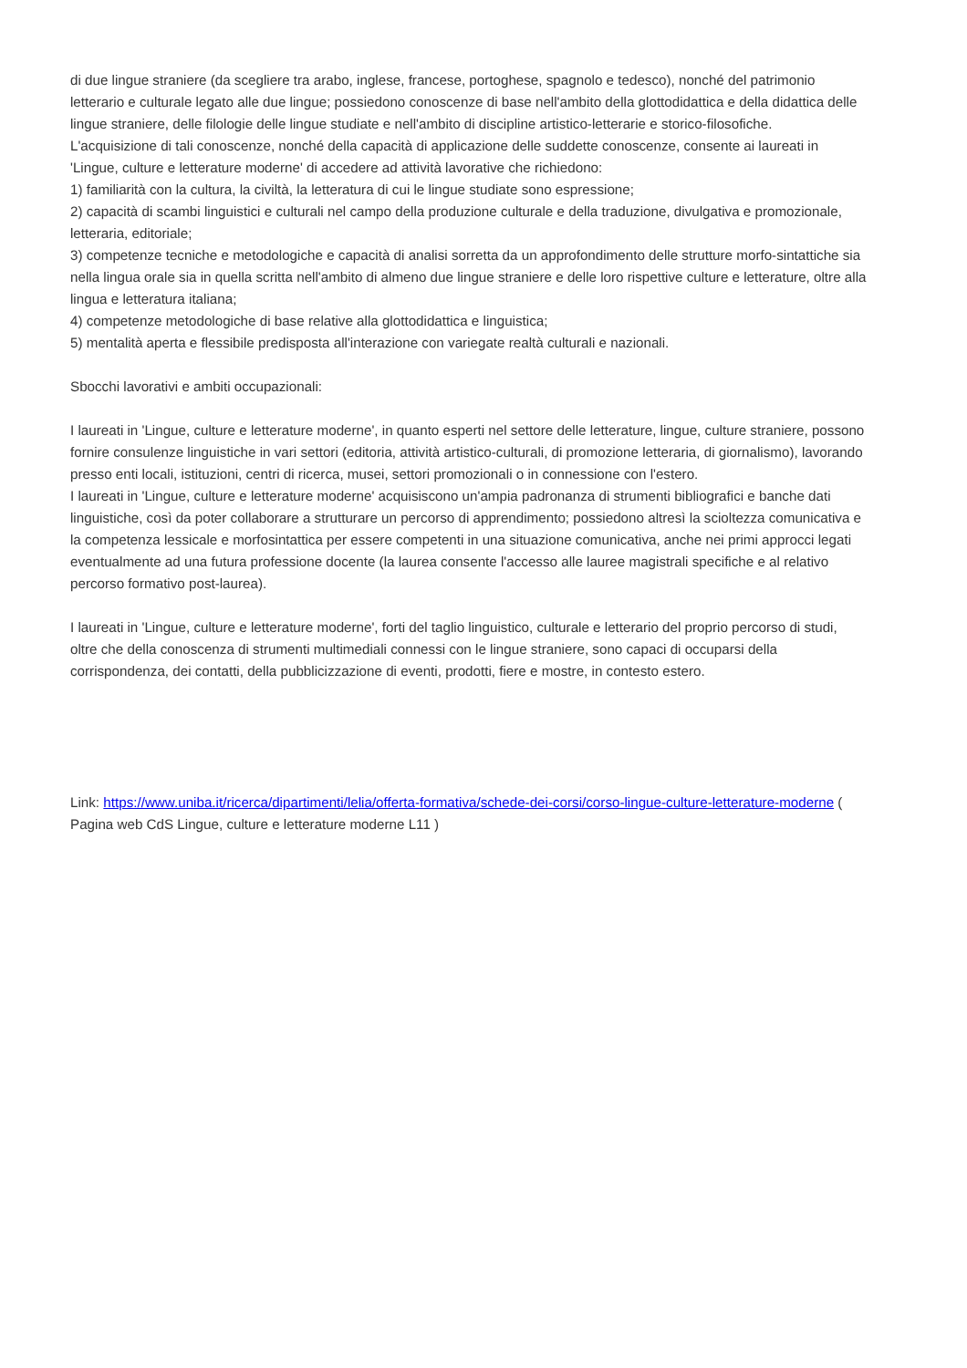di due lingue straniere (da scegliere tra arabo, inglese, francese, portoghese, spagnolo e tedesco), nonché del patrimonio letterario e culturale legato alle due lingue; possiedono conoscenze di base nell'ambito della glottodidattica e della didattica delle lingue straniere, delle filologie delle lingue studiate e nell'ambito di discipline artistico-letterarie e storico-filosofiche.
L'acquisizione di tali conoscenze, nonché della capacità di applicazione delle suddette conoscenze, consente ai laureati in 'Lingue, culture e letterature moderne' di accedere ad attività lavorative che richiedono:
1) familiarità con la cultura, la civiltà, la letteratura di cui le lingue studiate sono espressione;
2) capacità di scambi linguistici e culturali nel campo della produzione culturale e della traduzione, divulgativa e promozionale, letteraria, editoriale;
3) competenze tecniche e metodologiche e capacità di analisi sorretta da un approfondimento delle strutture morfo-sintattiche sia nella lingua orale sia in quella scritta nell'ambito di almeno due lingue straniere e delle loro rispettive culture e letterature, oltre alla lingua e letteratura italiana;
4) competenze metodologiche di base relative alla glottodidattica e linguistica;
5) mentalità aperta e flessibile predisposta all'interazione con variegate realtà culturali e nazionali.
Sbocchi lavorativi e ambiti occupazionali:
I laureati in 'Lingue, culture e letterature moderne', in quanto esperti nel settore delle letterature, lingue, culture straniere, possono fornire consulenze linguistiche in vari settori (editoria, attività artistico-culturali, di promozione letteraria, di giornalismo), lavorando presso enti locali, istituzioni, centri di ricerca, musei, settori promozionali o in connessione con l'estero.
I laureati in 'Lingue, culture e letterature moderne' acquisiscono un'ampia padronanza di strumenti bibliografici e banche dati linguistiche, così da poter collaborare a strutturare un percorso di apprendimento; possiedono altresì la scioltezza comunicativa e la competenza lessicale e morfosintattica per essere competenti in una situazione comunicativa, anche nei primi approcci legati eventualmente ad una futura professione docente (la laurea consente l'accesso alle lauree magistrali specifiche e al relativo percorso formativo post-laurea).
I laureati in 'Lingue, culture e letterature moderne', forti del taglio linguistico, culturale e letterario del proprio percorso di studi, oltre che della conoscenza di strumenti multimediali connessi con le lingue straniere, sono capaci di occuparsi della corrispondenza, dei contatti, della pubblicizzazione di eventi, prodotti, fiere e mostre, in contesto estero.
Link: https://www.uniba.it/ricerca/dipartimenti/lelia/offerta-formativa/schede-dei-corsi/corso-lingue-culture-letterature-moderne ( Pagina web CdS Lingue, culture e letterature moderne L11 )